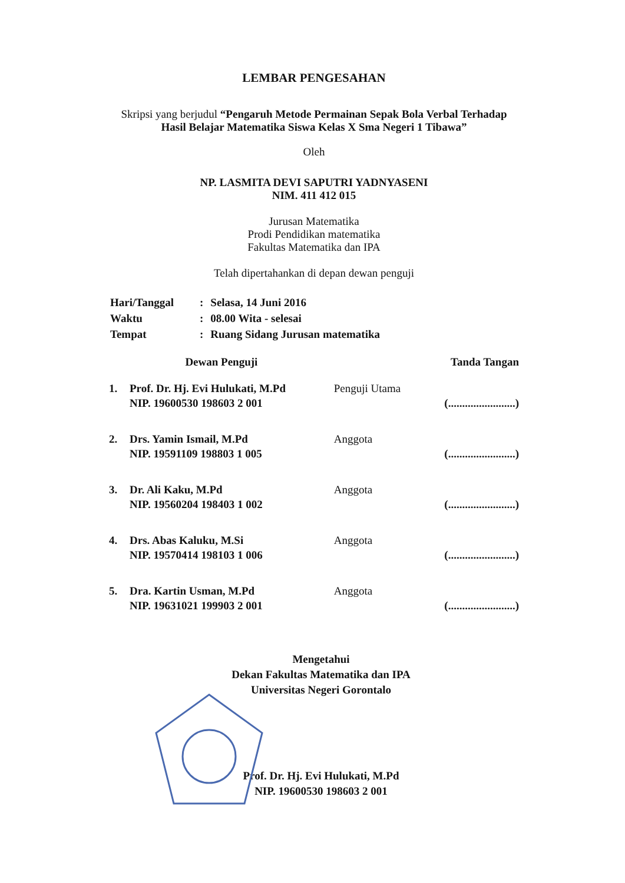LEMBAR PENGESAHAN
Skripsi yang berjudul “Pengaruh Metode Permainan Sepak Bola Verbal Terhadap Hasil Belajar Matematika Siswa Kelas X Sma Negeri 1 Tibawa”
Oleh
NP. LASMITA DEVI SAPUTRI YADNYASENI
NIM. 411 412 015
Jurusan Matematika
Prodi Pendidikan matematika
Fakultas Matematika dan IPA
Telah dipertahankan di depan dewan penguji
| Hari/Tanggal | : | Selasa, 14 Juni 2016 |
| Waktu | : | 08.00 Wita - selesai |
| Tempat | : | Ruang Sidang Jurusan matematika |
| Dewan Penguji | | | Tanda Tangan |
| --- | --- | --- | --- |
| 1. | Prof. Dr. Hj. Evi Hulukati, M.Pd NIP. 19600530 198603 2 001 | Penguji Utama | (........................) |
| 2. | Drs. Yamin Ismail, M.Pd NIP. 19591109 198803 1 005 | Anggota | (........................) |
| 3. | Dr. Ali Kaku, M.Pd NIP. 19560204 198403 1 002 | Anggota | (........................) |
| 4. | Drs. Abas Kaluku, M.Si NIP. 19570414 198103 1 006 | Anggota | (........................) |
| 5. | Dra. Kartin Usman, M.Pd NIP. 19631021 199903 2 001 | Anggota | (........................) |
Mengetahui
Dekan Fakultas Matematika dan IPA
Universitas Negeri Gorontalo
Prof. Dr. Hj. Evi Hulukati, M.Pd
NIP. 19600530 198603 2 001